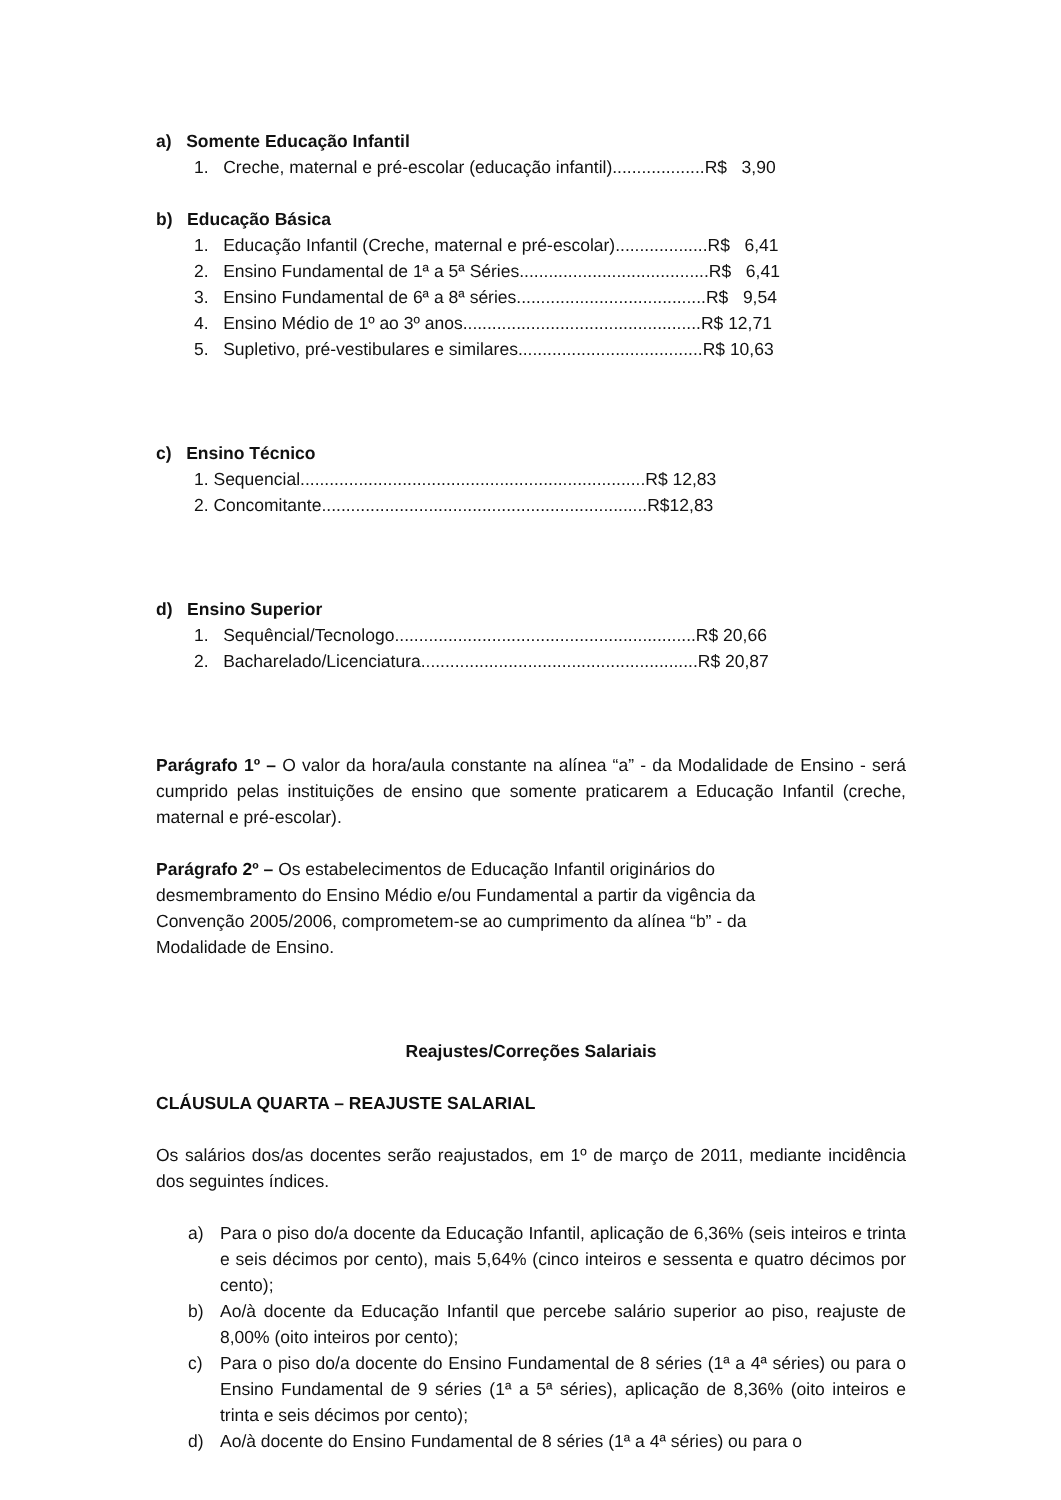a) Somente Educação Infantil
1. Creche, maternal e pré-escolar (educação infantil)...................R$ 3,90
b) Educação Básica
1. Educação Infantil (Creche, maternal e pré-escolar)...................R$ 6,41
2. Ensino Fundamental de 1ª a 5ª Séries.......................................R$ 6,41
3. Ensino Fundamental de 6ª a 8ª séries.......................................R$ 9,54
4. Ensino Médio de 1º ao 3º anos.................................................R$ 12,71
5. Supletivo, pré-vestibulares e similares......................................R$ 10,63
c) Ensino Técnico
1. Sequencial.......................................................................R$ 12,83
2. Concomitante...................................................................R$12,83
d) Ensino Superior
1. Sequêncial/Tecnologo..............................................................R$ 20,66
2. Bacharelado/Licenciatura.........................................................R$ 20,87
Parágrafo 1º – O valor da hora/aula constante na alínea “a” - da Modalidade de Ensino - será cumprido pelas instituições de ensino que somente praticarem a Educação Infantil (creche, maternal e pré-escolar).
Parágrafo 2º – Os estabelecimentos de Educação Infantil originários do desmembramento do Ensino Médio e/ou Fundamental a partir da vigência da Convenção 2005/2006, comprometem-se ao cumprimento da alínea “b” - da Modalidade de Ensino.
Reajustes/Correções Salariais
CLÁUSULA QUARTA – REAJUSTE SALARIAL
Os salários dos/as docentes serão reajustados, em 1º de março de 2011, mediante incidência dos seguintes índices.
a) Para o piso do/a docente da Educação Infantil, aplicação de 6,36% (seis inteiros e trinta e seis décimos por cento), mais 5,64% (cinco inteiros e sessenta e quatro décimos por cento);
b) Ao/à docente da Educação Infantil que percebe salário superior ao piso, reajuste de 8,00% (oito inteiros por cento);
c) Para o piso do/a docente do Ensino Fundamental de 8 séries (1ª a 4ª séries) ou para o Ensino Fundamental de 9 séries (1ª a 5ª séries), aplicação de 8,36% (oito inteiros e trinta e seis décimos por cento);
d) Ao/à docente do Ensino Fundamental de 8 séries (1ª a 4ª séries) ou para o